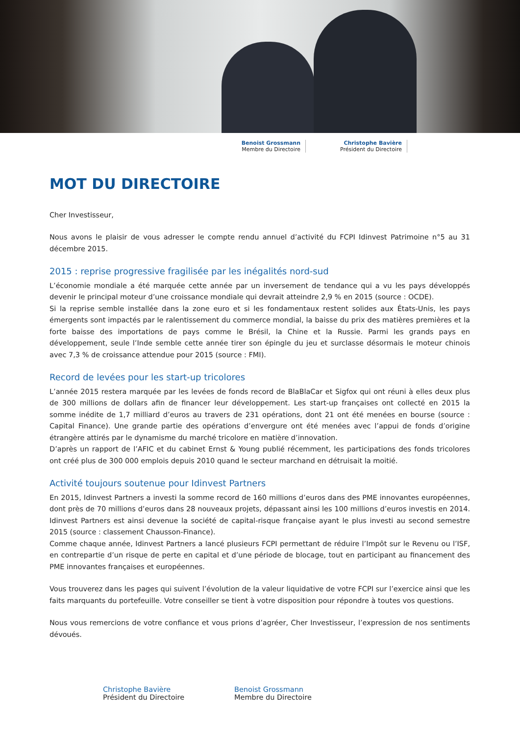Benoist Grossmann
Membre du Directoire
Christophe Bavière
Président du Directoire
MOT DU DIRECTOIRE
Cher Investisseur,
Nous avons le plaisir de vous adresser le compte rendu annuel d’activité du FCPI Idinvest Patrimoine n°5 au 31 décembre 2015.
2015 : reprise progressive fragilisée par les inégalités nord-sud
L’économie mondiale a été marquée cette année par un inversement de tendance qui a vu les pays développés devenir le principal moteur d’une croissance mondiale qui devrait atteindre 2,9 % en 2015 (source : OCDE).
Si la reprise semble installée dans la zone euro et si les fondamentaux restent solides aux États-Unis, les pays émergents sont impactés par le ralentissement du commerce mondial, la baisse du prix des matières premières et la forte baisse des importations de pays comme le Brésil, la Chine et la Russie. Parmi les grands pays en développement, seule l’Inde semble cette année tirer son épingle du jeu et surclasse désormais le moteur chinois avec 7,3 % de croissance attendue pour 2015 (source : FMI).
Record de levées pour les start-up tricolores
L’année 2015 restera marquée par les levées de fonds record de BlaBlaCar et Sigfox qui ont réuni à elles deux plus de 300 millions de dollars afin de financer leur développement. Les start-up françaises ont collecté en 2015 la somme inédite de 1,7 milliard d’euros au travers de 231 opérations, dont 21 ont été menées en bourse (source : Capital Finance). Une grande partie des opérations d’envergure ont été menées avec l’appui de fonds d’origine étrangère attirés par le dynamisme du marché tricolore en matière d’innovation.
D’après un rapport de l’AFIC et du cabinet Ernst & Young publié récemment, les participations des fonds tricolores ont créé plus de 300 000 emplois depuis 2010 quand le secteur marchand en détruisait la moitié.
Activité toujours soutenue pour Idinvest Partners
En 2015, Idinvest Partners a investi la somme record de 160 millions d’euros dans des PME innovantes européennes, dont près de 70 millions d’euros dans 28 nouveaux projets, dépassant ainsi les 100 millions d’euros investis en 2014. Idinvest Partners est ainsi devenue la société de capital-risque française ayant le plus investi au second semestre 2015 (source : classement Chausson-Finance).
Comme chaque année, Idinvest Partners a lancé plusieurs FCPI permettant de réduire l’Impôt sur le Revenu ou l’ISF, en contrepartie d’un risque de perte en capital et d’une période de blocage, tout en participant au financement des PME innovantes françaises et européennes.
Vous trouverez dans les pages qui suivent l’évolution de la valeur liquidative de votre FCPI sur l’exercice ainsi que les faits marquants du portefeuille. Votre conseiller se tient à votre disposition pour répondre à toutes vos questions.
Nous vous remercions de votre confiance et vous prions d’agréer, Cher Investisseur, l’expression de nos sentiments dévoués.
Christophe Bavière
Président du Directoire
Benoist Grossmann
Membre du Directoire